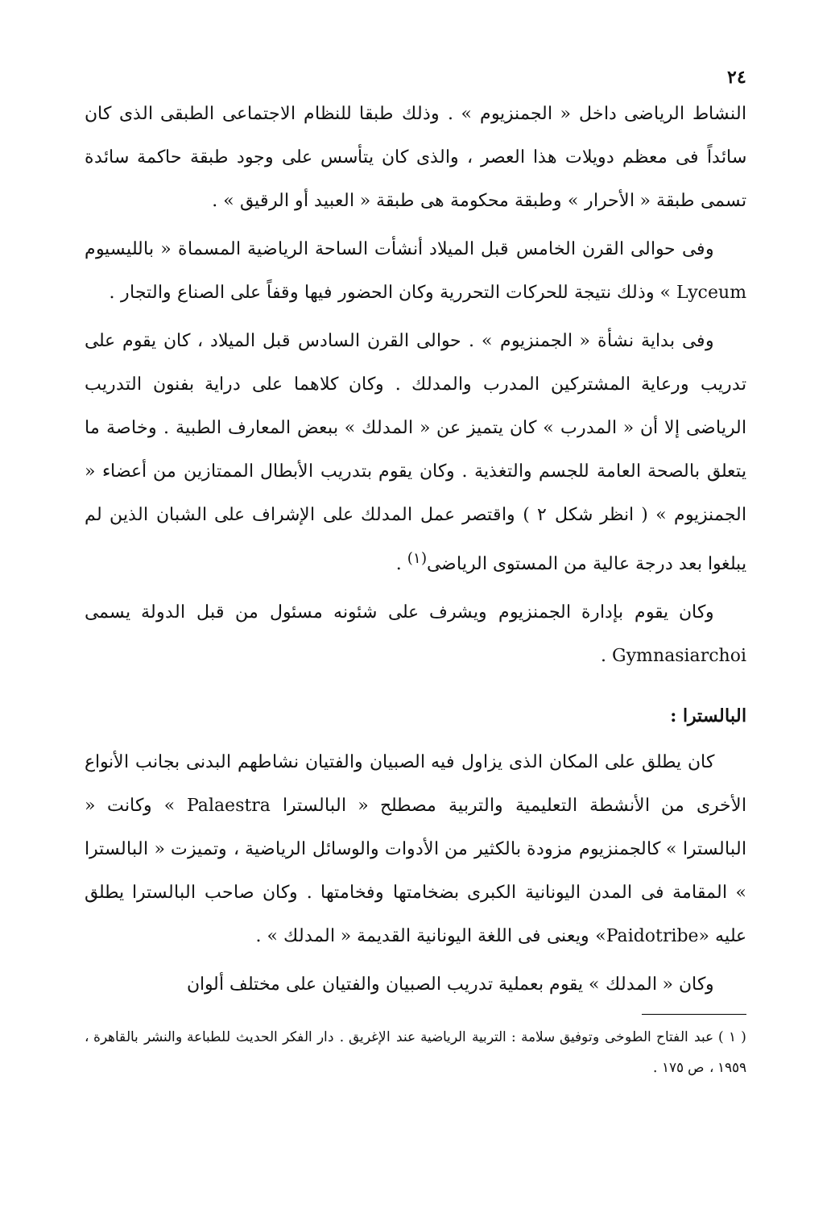٢٤
النشاط الرياضى داخل « الجمنزيوم » . وذلك طبقا للنظام الاجتماعى الطبقى الذى كان سائداً فى معظم دويلات هذا العصر ، والذى كان يتأسس على وجود طبقة حاكمة سائدة تسمى طبقة « الأحرار » وطبقة محكومة هى طبقة « العبيد أو الرقيق » .
وفى حوالى القرن الخامس قبل الميلاد أنشأت الساحة الرياضية المسماة « بالليسيوم Lyceum » وذلك نتيجة للحركات التحررية وكان الحضور فيها وقفاً على الصناع والتجار .
وفى بداية نشأة « الجمنزيوم » . حوالى القرن السادس قبل الميلاد ، كان يقوم على تدريب ورعاية المشتركين المدرب والمدلك . وكان كلاهما على دراية بفنون التدريب الرياضى إلا أن « المدرب » كان يتميز عن « المدلك » ببعض المعارف الطبية . وخاصة ما يتعلق بالصحة العامة للجسم والتغذية . وكان يقوم بتدريب الأبطال الممتازين من أعضاء « الجمنزيوم » ( انظر شكل ٢ ) واقتصر عمل المدلك على الإشراف على الشبان الذين لم يبلغوا بعد درجة عالية من المستوى الرياضى<sup>(١)</sup> .
وكان يقوم بإدارة الجمنزيوم ويشرف على شئونه مسئول من قبل الدولة يسمى Gymnasiarchoi .
البالسترا :
كان يطلق على المكان الذى يزاول فيه الصبيان والفتيان نشاطهم البدنى بجانب الأنواع الأخرى من الأنشطة التعليمية والتربية مصطلح « البالسترا Palaestra » وكانت « البالسترا » كالجمنزيوم مزودة بالكثير من الأدوات والوسائل الرياضية ، وتميزت « البالسترا » المقامة فى المدن اليونانية الكبرى بضخامتها وفخامتها . وكان صاحب البالسترا يطلق عليه «Paidotribe» ويعنى فى اللغة اليونانية القديمة « المدلك » .
وكان « المدلك » يقوم بعملية تدريب الصبيان والفتيان على مختلف ألوان
( ١ ) عبد الفتاح الطوخى وتوفيق سلامة : التربية الرياضية عند الإغريق . دار الفكر الحديث للطباعة والنشر بالقاهرة ، ١٩٥٩ ، ص ١٧٥ .